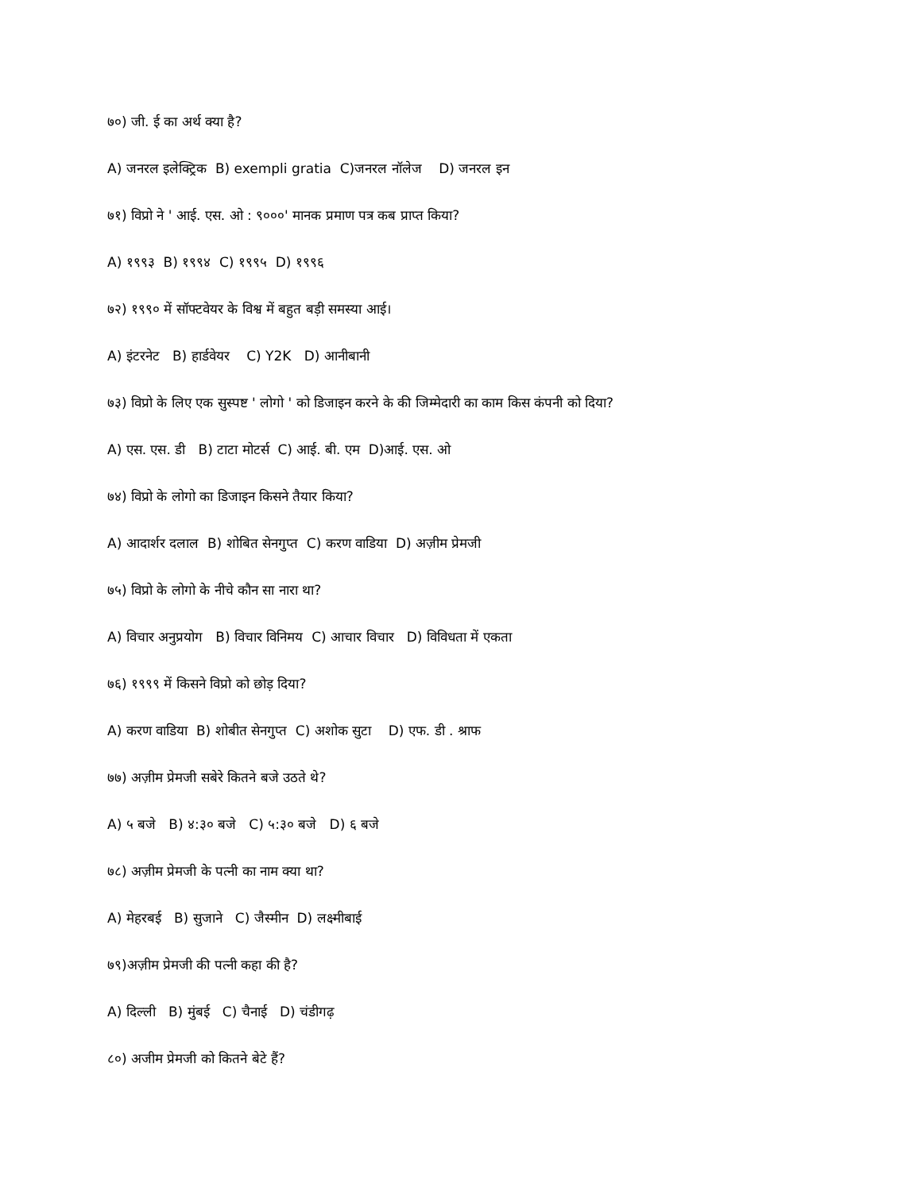७०) जी. ई का अर्थ क्या है?
A) जनरल इलेक्ट्रिक B) exempli gratia C)जनरल नॉलेज D) जनरल इन
७१) विप्रो ने ' आई. एस. ओ : ९०००' मानक प्रमाण पत्र कब प्राप्त किया?
A) १९९३ B) १९९४ C) १९९५ D) १९९६
७२) १९९० में सॉफ्टवेयर के विश्व में बहुत बड़ी समस्या आई।
A) इंटरनेट B) हार्डवेयर C) Y2K D) आनीबानी
७३) विप्रो के लिए एक सुस्पष्ट ' लोगो ' को डिजाइन करने के की जिम्मेदारी का काम किस कंपनी को दिया?
A) एस. एस. डी B) टाटा मोटर्स C) आई. बी. एम D)आई. एस. ओ
७४) विप्रो के लोगो का डिजाइन किसने तैयार किया?
A) आदार्शर दलाल B) शोबित सेनगुप्त C) करण वाडिया D) अज़ीम प्रेमजी
७५) विप्रो के लोगो के नीचे कौन सा नारा था?
A) विचार अनुप्रयोग B) विचार विनिमय C) आचार विचार D) विविधता में एकता
७६) १९९९ में किसने विप्रो को छोड़ दिया?
A) करण वाडिया B) शोबीत सेनगुप्त C) अशोक सुटा D) एफ. डी . श्राफ
७७) अज़ीम प्रेमजी सबेरे कितने बजे उठते थे?
A) ५ बजे B) ४:३० बजे C) ५:३० बजे D) ६ बजे
७८) अज़ीम प्रेमजी के पत्नी का नाम क्या था?
A) मेहरबई B) सुजाने C) जैस्मीन D) लक्ष्मीबाई
७९)अज़ीम प्रेमजी की पत्नी कहा की है?
A) दिल्ली B) मुंबई C) चैनाई D) चंडीगढ़
८०) अजीम प्रेमजी को कितने बेटे हैं?